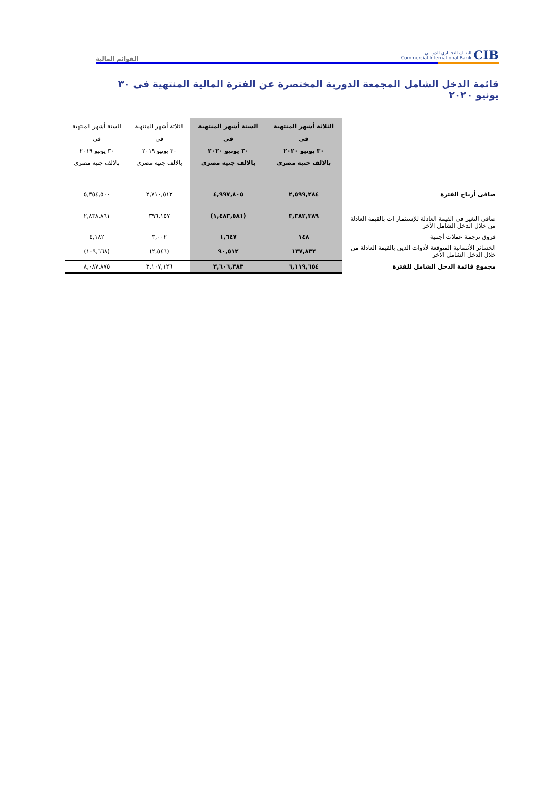CIB البنــك التجــاري الدولــي
Commercial International Bank
القوائم المالية
قائمة الدخل الشامل المجمعة الدورية المختصرة عن الفترة المالية المنتهية فى ٣٠ يونيو ٢٠٢٠
| | الثلاثة أشهر المنتهية فى ٣٠ يونيو ٢٠٢٠ بالالف جنيه مصري | الستة أشهر المنتهية فى ٣٠ يونيو ٢٠٢٠ بالالف جنيه مصري | الثلاثة أشهر المنتهية فى ٣٠ يونيو ٢٠١٩ بالالف جنيه مصري | الستة أشهر المنتهية فى ٣٠ يونيو ٢٠١٩ بالالف جنيه مصري |
| --- | --- | --- | --- | --- |
| صافى أرباح الفترة | ٢,٥٩٩,٢٨٤ | ٤,٩٩٧,٨٠٥ | ٢,٧١٠,٥١٣ | ٥,٣٥٤,٥٠٠ |
| صافي التغير في القيمة العادلة للإستثمار ات بالقيمة العادلة من خلال الدخل الشامل الأخر | ٣,٣٨٢,٣٨٩ | (١,٤٨٣,٥٨١) | ٣٩٦,١٥٧ | ٢,٨٣٨,٨٦١ |
| فروق ترجمة عملات أجنبية | ١٤٨ | ١,٦٤٧ | ٣,٠٠٢ | ٤,١٨٢ |
| الخسائر الأئتمانية المتوقعة لأدوات الدين بالقيمة العادلة من خلال الدخل الشامل الأخر | ١٣٧,٨٣٣ | ٩٠,٥١٢ | (٢,٥٤٦) | (١٠٩,٦٦٨) |
| مجموع قائمة الدخل الشامل للفترة | ٦,١١٩,٦٥٤ | ٣,٦٠٦,٣٨٣ | ٣,١٠٧,١٢٦ | ٨,٠٨٧,٨٧٥ |